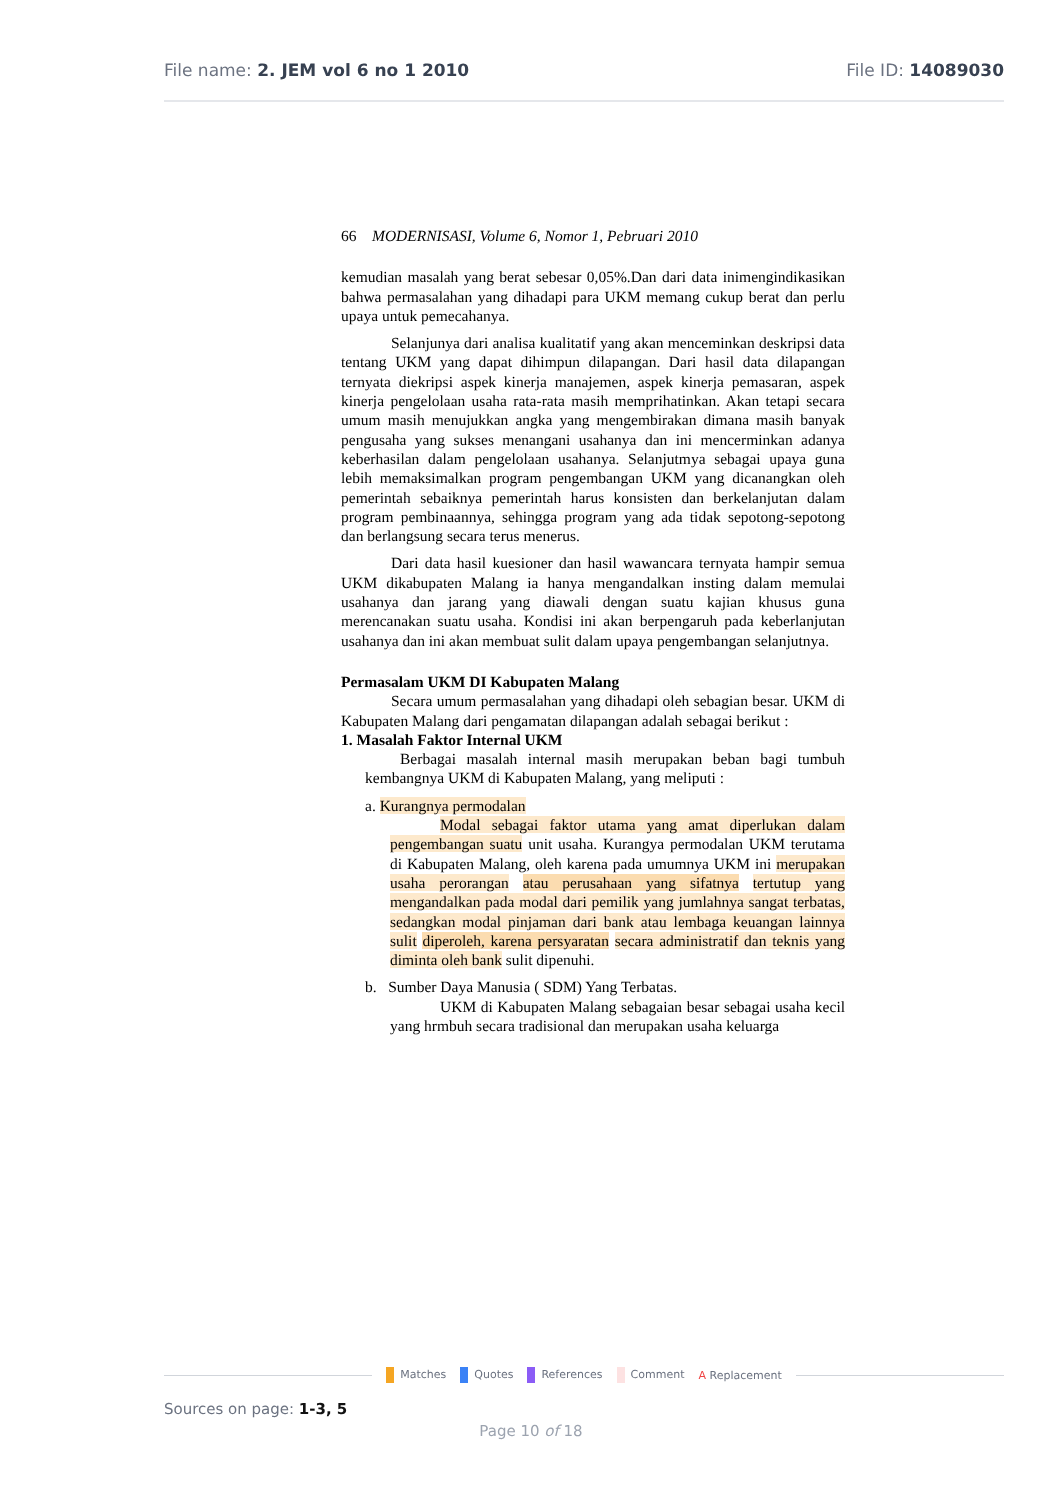File name: 2. JEM vol 6 no 1 2010 File ID: 14089030
66 MODERNISASI, Volume 6, Nomor 1, Pebruari 2010
kemudian masalah yang berat sebesar 0,05%.Dan dari data inimengindikasikan bahwa permasalahan yang dihadapi para UKM memang cukup berat dan perlu upaya untuk pemecahanya.
Selanjunya dari analisa kualitatif yang akan menceminkan deskripsi data tentang UKM yang dapat dihimpun dilapangan. Dari hasil data dilapangan ternyata diekripsi aspek kinerja manajemen, aspek kinerja pemasaran, aspek kinerja pengelolaan usaha rata-rata masih memprihatinkan. Akan tetapi secara umum masih menujukkan angka yang mengembirakan dimana masih banyak pengusaha yang sukses menangani usahanya dan ini mencerminkan adanya keberhasilan dalam pengelolaan usahanya. Selanjutmya sebagai upaya guna lebih memaksimalkan program pengembangan UKM yang dicanangkan oleh pemerintah sebaiknya pemerintah harus konsisten dan berkelanjutan dalam program pembinaannya, sehingga program yang ada tidak sepotong-sepotong dan berlangsung secara terus menerus.
Dari data hasil kuesioner dan hasil wawancara ternyata hampir semua UKM dikabupaten Malang ia hanya mengandalkan insting dalam memulai usahanya dan jarang yang diawali dengan suatu kajian khusus guna merencanakan suatu usaha. Kondisi ini akan berpengaruh pada keberlanjutan usahanya dan ini akan membuat sulit dalam upaya pengembangan selanjutnya.
Permasalam UKM DI Kabupaten Malang
Secara umum permasalahan yang dihadapi oleh sebagian besar. UKM di Kabupaten Malang dari pengamatan dilapangan adalah sebagai berikut :
1. Masalah Faktor Internal UKM
Berbagai masalah internal masih merupakan beban bagi tumbuh kembangnya UKM di Kabupaten Malang, yang meliputi :
a. Kurangnya permodalan
Modal sebagai faktor utama yang amat diperlukan dalam pengembangan suatu unit usaha. Kurangya permodalan UKM terutama di Kabupaten Malang, oleh karena pada umumnya UKM ini merupakan usaha perorangan atau perusahaan yang sifatnya tertutup yang mengandalkan pada modal dari pemilik yang jumlahnya sangat terbatas, sedangkan modal pinjaman dari bank atau lembaga keuangan lainnya sulit diperoleh, karena persyaratan secara administratif dan teknis yang diminta oleh bank sulit dipenuhi.
b. Sumber Daya Manusia ( SDM) Yang Terbatas.
UKM di Kabupaten Malang sebagaian besar sebagai usaha kecil yang hrmbuh secara tradisional dan merupakan usaha keluarga
Matches Quotes References Comment A Replacement
Sources on page: 1-3, 5
Page 10 of 18